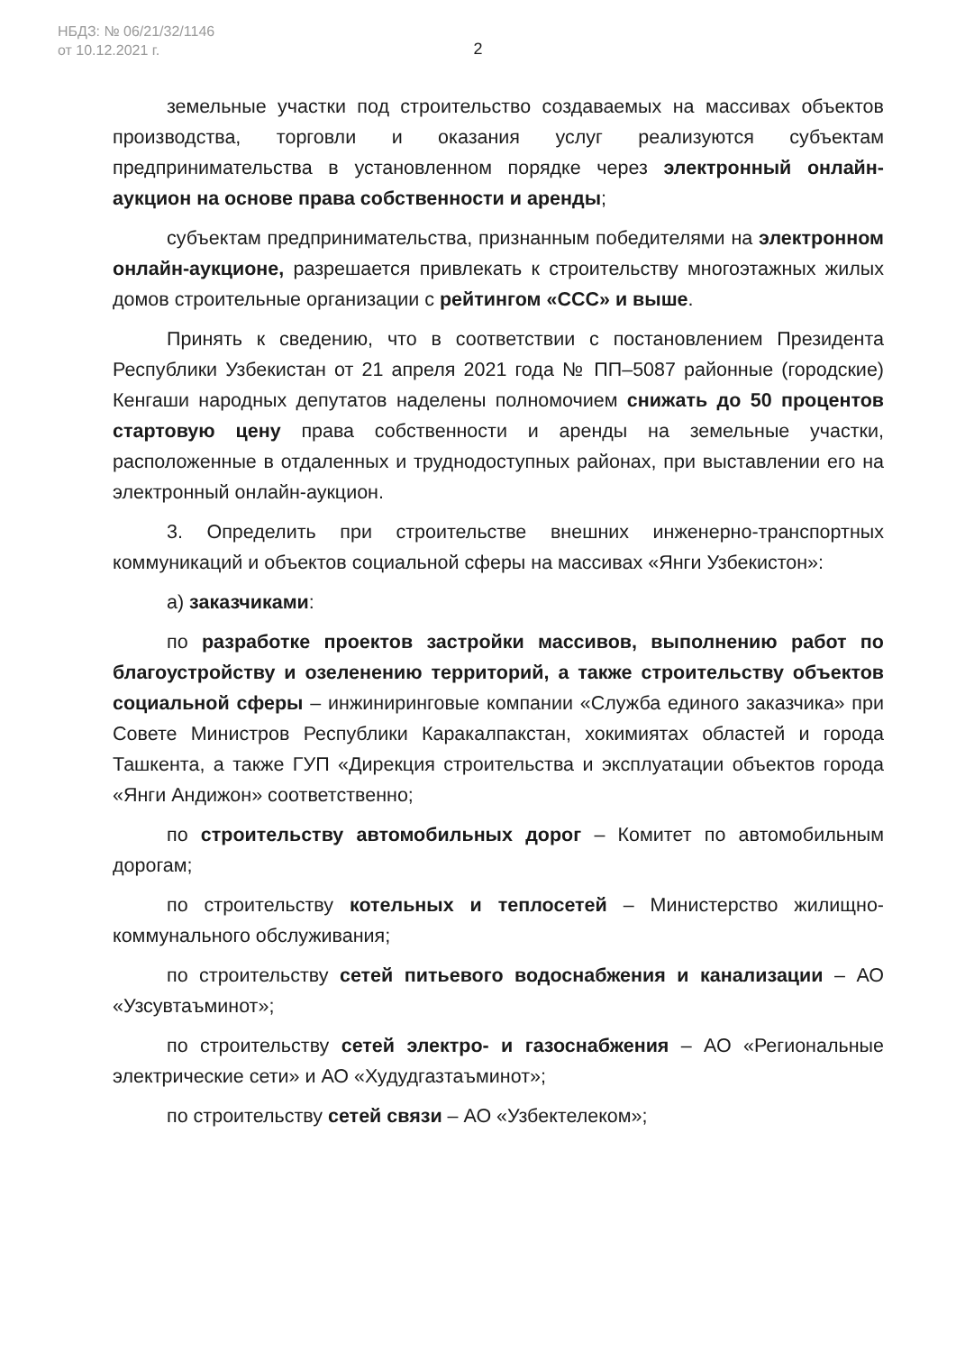НБДЗ: № 06/21/32/1146
от 10.12.2021 г.
2
земельные участки под строительство создаваемых на массивах объектов производства, торговли и оказания услуг реализуются субъектам предпринимательства в установленном порядке через электронный онлайн-аукцион на основе права собственности и аренды;
субъектам предпринимательства, признанным победителями на электронном онлайн-аукционе, разрешается привлекать к строительству многоэтажных жилых домов строительные организации с рейтингом «ССС» и выше.
Принять к сведению, что в соответствии с постановлением Президента Республики Узбекистан от 21 апреля 2021 года № ПП–5087 районные (городские) Кенгаши народных депутатов наделены полномочием снижать до 50 процентов стартовую цену права собственности и аренды на земельные участки, расположенные в отдаленных и труднодоступных районах, при выставлении его на электронный онлайн-аукцион.
3. Определить при строительстве внешних инженерно-транспортных коммуникаций и объектов социальной сферы на массивах «Янги Узбекистон»:
а) заказчиками:
по разработке проектов застройки массивов, выполнению работ по благоустройству и озеленению территорий, а также строительству объектов социальной сферы – инжиниринговые компании «Служба единого заказчика» при Совете Министров Республики Каракалпакстан, хокимиятах областей и города Ташкента, а также ГУП «Дирекция строительства и эксплуатации объектов города «Янги Андижон» соответственно;
по строительству автомобильных дорог – Комитет по автомобильным дорогам;
по строительству котельных и теплосетей – Министерство жилищно-коммунального обслуживания;
по строительству сетей питьевого водоснабжения и канализации – АО «Узсувтаъминот»;
по строительству сетей электро- и газоснабжения – АО «Региональные электрические сети» и АО «Худудгазтаъминот»;
по строительству сетей связи – АО «Узбектелеком»;